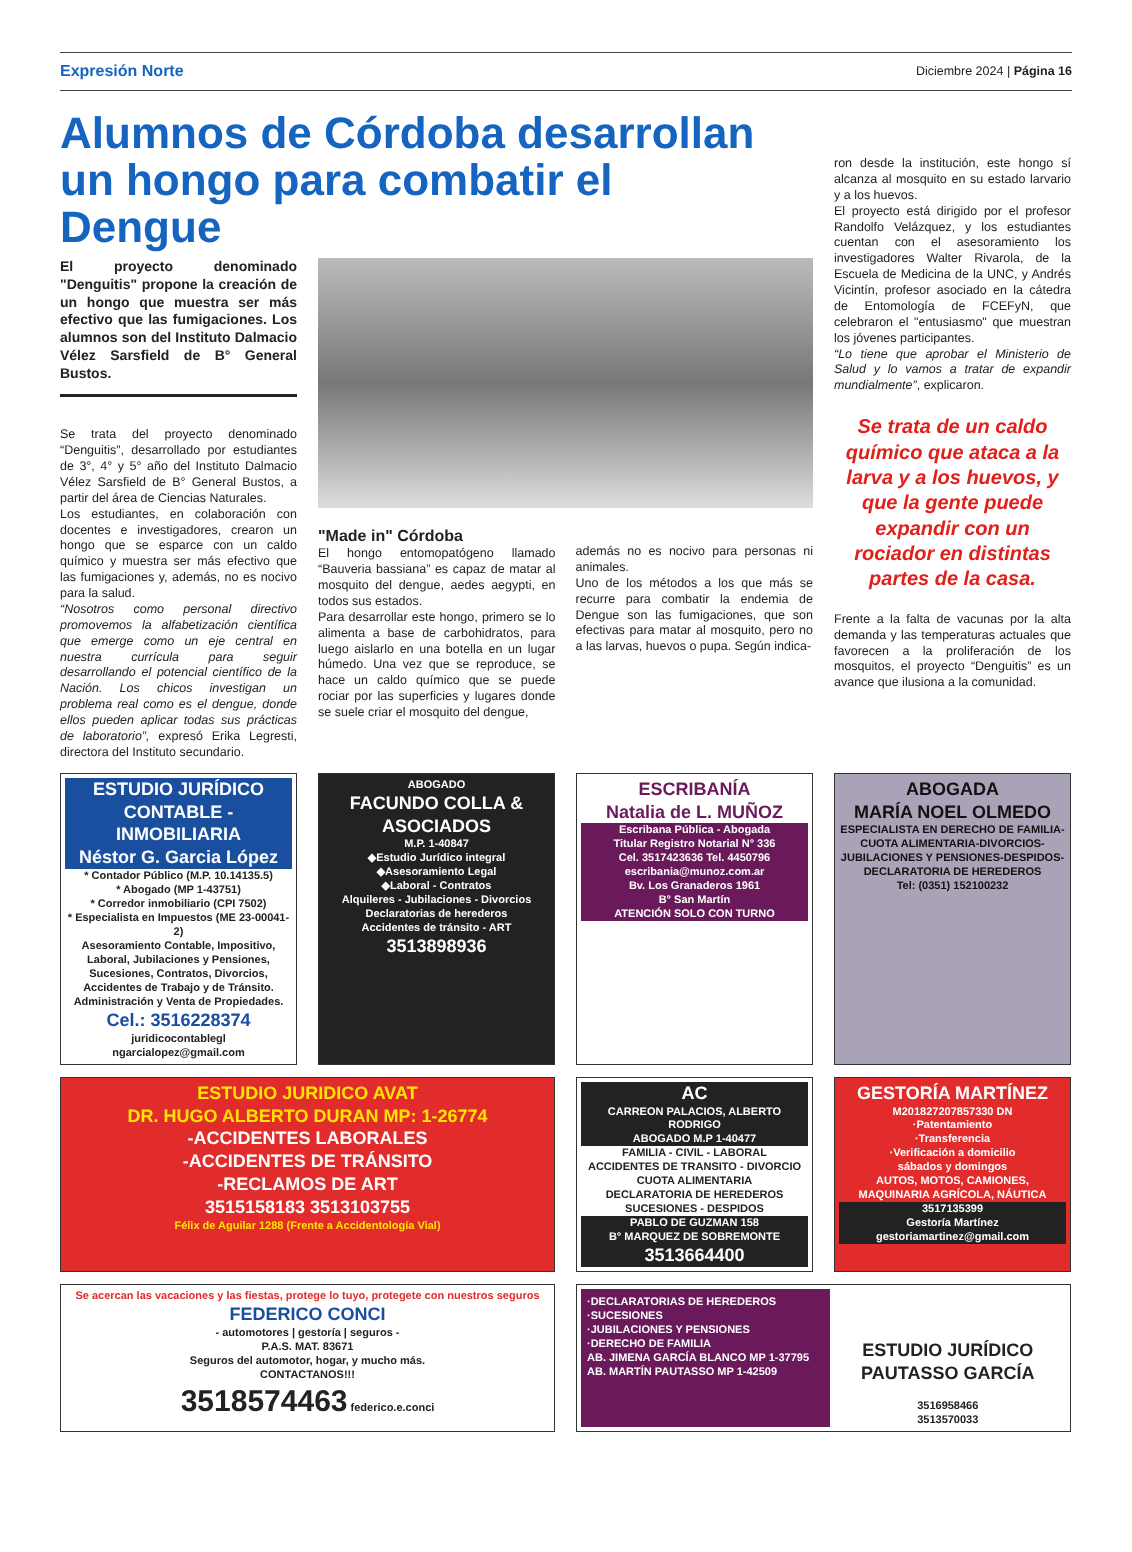Expresión Norte
Diciembre 2024 | Página 16
Alumnos de Córdoba desarrollan un hongo para combatir el Dengue
El proyecto denominado "Denguitis" propone la creación de un hongo que muestra ser más efectivo que las fumigaciones. Los alumnos son del Instituto Dalmacio Vélez Sarsfield de B° General Bustos.
Se trata del proyecto denominado “Denguitis”, desarrollado por estudiantes de 3°, 4° y 5° año del Instituto Dalmacio Vélez Sarsfield de B° General Bustos, a partir del área de Ciencias Naturales.
Los estudiantes, en colaboración con docentes e investigadores, crearon un hongo que se esparce con un caldo químico y muestra ser más efectivo que las fumigaciones y, además, no es nocivo para la salud.
“Nosotros como personal directivo promovemos la alfabetización científica que emerge como un eje central en nuestra currícula para seguir desarrollando el potencial científico de la Nación. Los chicos investigan un problema real como es el dengue, donde ellos pueden aplicar todas sus prácticas de laboratorio”, expresó Erika Legresti, directora del Instituto secundario.
"Made in" Córdoba
El hongo entomopatógeno llamado “Bauveria bassiana” es capaz de matar al mosquito del dengue, aedes aegypti, en todos sus estados.
Para desarrollar este hongo, primero se lo alimenta a base de carbohidratos, para luego aislarlo en una botella en un lugar húmedo. Una vez que se reproduce, se hace un caldo químico que se puede rociar por las superficies y lugares donde se suele criar el mosquito del dengue,
además no es nocivo para personas ni animales.
Uno de los métodos a los que más se recurre para combatir la endemia de Dengue son las fumigaciones, que son efectivas para matar al mosquito, pero no a las larvas, huevos o pupa. Según indica-
ron desde la institución, este hongo sí alcanza al mosquito en su estado larvario y a los huevos.
El proyecto está dirigido por el profesor Randolfo Velázquez, y los estudiantes cuentan con el asesoramiento los investigadores Walter Rivarola, de la Escuela de Medicina de la UNC, y Andrés Vicintín, profesor asociado en la cátedra de Entomología de FCEFyN, que celebraron el "entusiasmo" que muestran los jóvenes participantes.
“Lo tiene que aprobar el Ministerio de Salud y lo vamos a tratar de expandir mundialmente”, explicaron.
Se trata de un caldo químico que ataca a la larva y a los huevos, y que la gente puede expandir con un rociador en distintas partes de la casa.
Frente a la falta de vacunas por la alta demanda y las temperaturas actuales que favorecen a la proliferación de los mosquitos, el proyecto “Denguitis” es un avance que ilusiona a la comunidad.
ESTUDIO JURÍDICO CONTABLE - INMOBILIARIA
Néstor G. Garcia López
* Contador Público (M.P. 10.14135.5)
* Abogado (MP 1-43751)
* Corredor inmobiliario (CPI 7502)
* Especialista en Impuestos (ME 23-00041-2)
Asesoramiento Contable, Impositivo, Laboral, Jubilaciones y Pensiones, Sucesiones, Contratos, Divorcios, Accidentes de Trabajo y de Tránsito.
Administración y Venta de Propiedades.
Cel.: 3516228374
juridicocontablegl ngarcialopez@gmail.com
ABOGADO
FACUNDO COLLA & ASOCIADOS
M.P. 1-40847
◆Estudio Jurídico integral
◆Asesoramiento Legal
◆Laboral - Contratos
Alquileres - Jubilaciones - Divorcios
Declaratorias de herederos
Accidentes de tránsito - ART
3513898936
ESCRIBANÍA
Natalia de L. MUÑOZ
Escribana Pública - Abogada
Titular Registro Notarial N° 336
Cel. 3517423636 Tel. 4450796
escribania@munoz.com.ar
Bv. Los Granaderos 1961
B° San Martín
ATENCIÓN SOLO CON TURNO
ABOGADA
MARÍA NOEL OLMEDO
ESPECIALISTA EN DERECHO DE FAMILIA-CUOTA ALIMENTARIA-DIVORCIOS-JUBILACIONES Y PENSIONES-DESPIDOS-DECLARATORIA DE HEREDEROS
Tel: (0351) 152100232
ESTUDIO JURIDICO AVAT
DR. HUGO ALBERTO DURAN MP: 1-26774
-ACCIDENTES LABORALES
-ACCIDENTES DE TRÁNSITO
-RECLAMOS DE ART
3515158183 3513103755
Félix de Aguilar 1288 (Frente a Accidentología Vial)
AC
CARREON PALACIOS, ALBERTO RODRIGO
ABOGADO M.P 1-40477
FAMILIA - CIVIL - LABORAL
ACCIDENTES DE TRANSITO - DIVORCIO
CUOTA ALIMENTARIA
DECLARATORIA DE HEREDEROS
SUCESIONES - DESPIDOS
PABLO DE GUZMAN 158
B° MARQUEZ DE SOBREMONTE
3513664400
GESTORÍA MARTÍNEZ
M201827207857330 DN
·Patentamiento
·Transferencia
·Verificación a domicilio
sábados y domingos
AUTOS, MOTOS, CAMIONES, MAQUINARIA AGRÍCOLA, NÁUTICA
3517135399
Gestoría Martínez
gestoriamartinez@gmail.com
Se acercan las vacaciones y las fiestas, protege lo tuyo, protegete con nuestros seguros
FEDERICO CONCI
- automotores | gestoría | seguros -
P.A.S. MAT. 83671
Seguros del automotor, hogar, y mucho más.
CONTACTANOS!!!
3518574463 federico.e.conci
·DECLARATORIAS DE HEREDEROS
·SUCESIONES
·JUBILACIONES Y PENSIONES
·DERECHO DE FAMILIA
AB. JIMENA GARCÍA BLANCO MP 1-37795
AB. MARTÍN PAUTASSO MP 1-42509
ESTUDIO JURÍDICO PAUTASSO GARCÍA
3516958466
3513570033